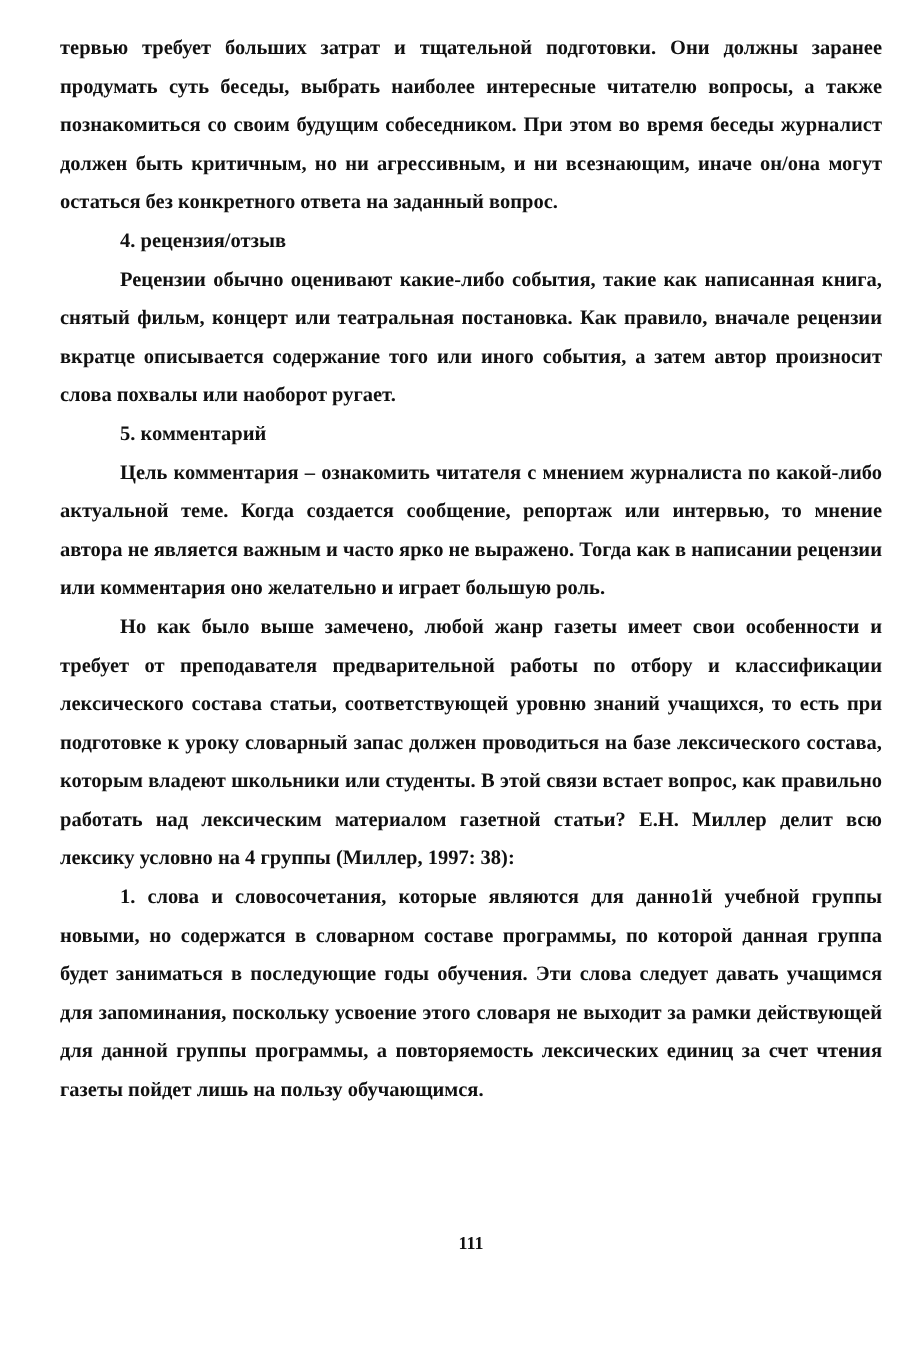тервью требует больших затрат и тщательной подготовки. Они должны заранее продумать суть беседы, выбрать наиболее интересные читателю вопросы, а также познакомиться со своим будущим собеседником. При этом во время беседы журналист должен быть критичным, но ни агрессивным, и ни всезнающим, иначе он/она могут остаться без конкретного ответа на заданный вопрос.
4. рецензия/отзыв
Рецензии обычно оценивают какие-либо события, такие как написанная книга, снятый фильм, концерт или театральная постановка. Как правило, вначале рецензии вкратце описывается содержание того или иного события, а затем автор произносит слова похвалы или наоборот ругает.
5. комментарий
Цель комментария – ознакомить читателя с мнением журналиста по какой-либо актуальной теме. Когда создается сообщение, репортаж или интервью, то мнение автора не является важным и часто ярко не выражено. Тогда как в написании рецензии или комментария оно желательно и играет большую роль.
Но как было выше замечено, любой жанр газеты имеет свои особенности и требует от преподавателя предварительной работы по отбору и классификации лексического состава статьи, соответствующей уровню знаний учащихся, то есть при подготовке к уроку словарный запас должен проводиться на базе лексического состава, которым владеют школьники или студенты. В этой связи встает вопрос, как правильно работать над лексическим материалом газетной статьи? Е.Н. Миллер делит всю лексику условно на 4 группы (Миллер, 1997: 38):
1. слова и словосочетания, которые являются для данно1й учебной группы новыми, но содержатся в словарном составе программы, по которой данная группа будет заниматься в последующие годы обучения. Эти слова следует давать учащимся для запоминания, поскольку усвоение этого словаря не выходит за рамки действующей для данной группы программы, а повторяемость лексических единиц за счет чтения газеты пойдет лишь на пользу обучающимся.
111